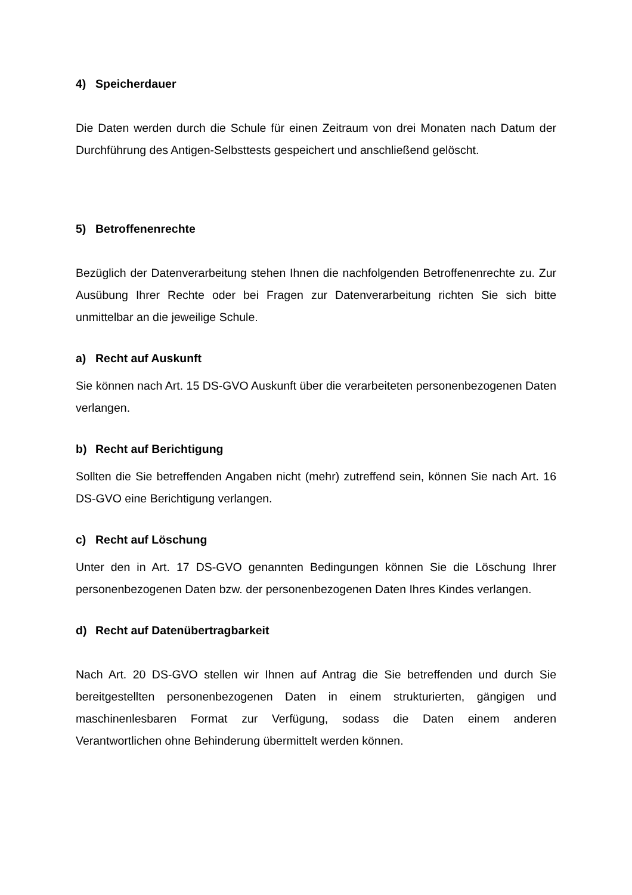4) Speicherdauer
Die Daten werden durch die Schule für einen Zeitraum von drei Monaten nach Datum der Durchführung des Antigen-Selbsttests gespeichert und anschließend gelöscht.
5) Betroffenenrechte
Bezüglich der Datenverarbeitung stehen Ihnen die nachfolgenden Betroffenenrechte zu. Zur Ausübung Ihrer Rechte oder bei Fragen zur Datenverarbeitung richten Sie sich bitte unmittelbar an die jeweilige Schule.
a) Recht auf Auskunft
Sie können nach Art. 15 DS-GVO Auskunft über die verarbeiteten personenbezogenen Daten verlangen.
b) Recht auf Berichtigung
Sollten die Sie betreffenden Angaben nicht (mehr) zutreffend sein, können Sie nach Art. 16 DS-GVO eine Berichtigung verlangen.
c) Recht auf Löschung
Unter den in Art. 17 DS-GVO genannten Bedingungen können Sie die Löschung Ihrer personenbezogenen Daten bzw. der personenbezogenen Daten Ihres Kindes verlangen.
d) Recht auf Datenübertragbarkeit
Nach Art. 20 DS-GVO stellen wir Ihnen auf Antrag die Sie betreffenden und durch Sie bereitgestellten personenbezogenen Daten in einem strukturierten, gängigen und maschinenlesbaren Format zur Verfügung, sodass die Daten einem anderen Verantwortlichen ohne Behinderung übermittelt werden können.